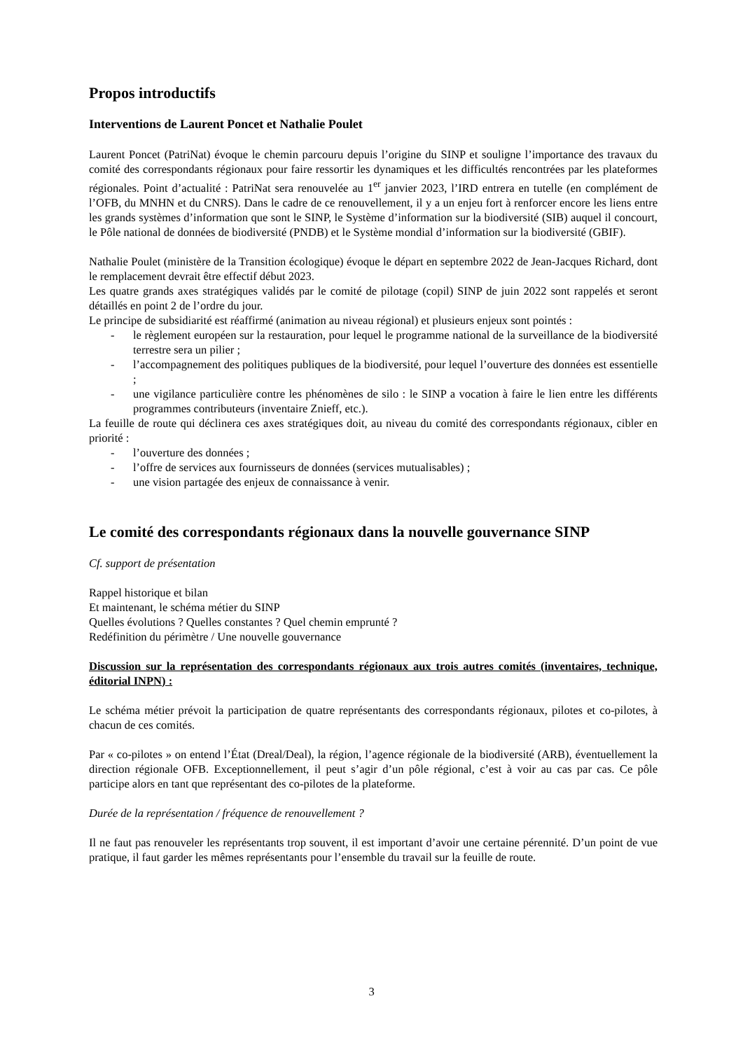Propos introductifs
Interventions de Laurent Poncet et Nathalie Poulet
Laurent Poncet (PatriNat) évoque le chemin parcouru depuis l’origine du SINP et souligne l’importance des travaux du comité des correspondants régionaux pour faire ressortir les dynamiques et les difficultés rencontrées par les plateformes régionales. Point d’actualité : PatriNat sera renouvelée au 1<sup>er</sup> janvier 2023, l’IRD entrera en tutelle (en complément de l’OFB, du MNHN et du CNRS). Dans le cadre de ce renouvellement, il y a un enjeu fort à renforcer encore les liens entre les grands systèmes d’information que sont le SINP, le Système d’information sur la biodiversité (SIB) auquel il concourt, le Pôle national de données de biodiversité (PNDB) et le Système mondial d’information sur la biodiversité (GBIF).
Nathalie Poulet (ministère de la Transition écologique) évoque le départ en septembre 2022 de Jean-Jacques Richard, dont le remplacement devrait être effectif début 2023.
Les quatre grands axes stratégiques validés par le comité de pilotage (copil) SINP de juin 2022 sont rappelés et seront détaillés en point 2 de l’ordre du jour.
Le principe de subsidiarité est réaffirmé (animation au niveau régional) et plusieurs enjeux sont pointés :
- le règlement européen sur la restauration, pour lequel le programme national de la surveillance de la biodiversité terrestre sera un pilier ;
- l’accompagnement des politiques publiques de la biodiversité, pour lequel l’ouverture des données est essentielle ;
- une vigilance particulière contre les phénomènes de silo : le SINP a vocation à faire le lien entre les différents programmes contributeurs (inventaire Znieff, etc.).
La feuille de route qui déclinera ces axes stratégiques doit, au niveau du comité des correspondants régionaux, cibler en priorité :
- l’ouverture des données ;
- l’offre de services aux fournisseurs de données (services mutualisables) ;
- une vision partagée des enjeux de connaissance à venir.
Le comité des correspondants régionaux dans la nouvelle gouvernance SINP
Cf. support de présentation
Rappel historique et bilan
Et maintenant, le schéma métier du SINP
Quelles évolutions ? Quelles constantes ? Quel chemin emprunté ?
Redéfinition du périmètre / Une nouvelle gouvernance
Discussion sur la représentation des correspondants régionaux aux trois autres comités (inventaires, technique, éditorial INPN) :
Le schéma métier prévoit la participation de quatre représentants des correspondants régionaux, pilotes et co-pilotes, à chacun de ces comités.
Par « co-pilotes » on entend l’État (Dreal/Deal), la région, l’agence régionale de la biodiversité (ARB), éventuellement la direction régionale OFB. Exceptionnellement, il peut s’agir d’un pôle régional, c’est à voir au cas par cas. Ce pôle participe alors en tant que représentant des co-pilotes de la plateforme.
Durée de la représentation / fréquence de renouvellement ?
Il ne faut pas renouveler les représentants trop souvent, il est important d’avoir une certaine pérennité. D’un point de vue pratique, il faut garder les mêmes représentants pour l’ensemble du travail sur la feuille de route.
3